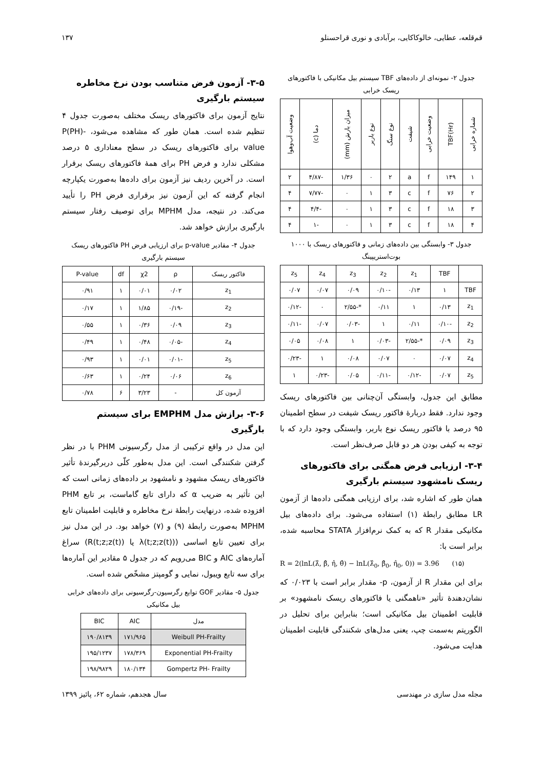قم‌قلعه، عطایی، خالوکاکایی، برآبادی و نوری قراحسنلو ۱۳۷
جدول ۲- نمونه‌ای از داده‌های TBF سیستم بیل مکانیکی با فاکتورهای ریسک خرابی
| شماره خرابی | TBF(Hr) | وضعیت خرابی | شیفت | نوع سنگ | نوع باربر | میزان بارش (mm) | دما (c) | وضعیت آب‌وهوا |
| --- | --- | --- | --- | --- | --- | --- | --- | --- |
| ۱ | ۱۴۹ | f | a | ۲ | ۰ | ۱/۳۶ | -۴/۸۷ | ۲ |
| ۲ | ۷۶ | f | c | ۳ | ۱ | ۰ | -۷/۷۷ | ۴ |
| ۳ | ۱۸ | f | c | ۳ | ۱ | ۰ | -۴/۴ | ۴ |
| ۴ | ۱۸ | f | c | ۳ | ۱ | ۰ | -۱ | ۴ |
جدول ۳- وابستگی بین داده‌های زمانی و فاکتورهای ریسک با ۱۰۰۰ بوت‌استریپینگ
| | TBF | z<sub>1</sub> | z<sub>2</sub> | z<sub>3</sub> | z<sub>4</sub> | z<sub>5</sub> |
| --- | --- | --- | --- | --- | --- | --- |
| TBF | ۱ | ۰/۱۳ | -۰/۱۰ | ۰/۰۹ | ۰/۰۷ | ۰/۰۷ |
| z<sub>1</sub> | ۰/۱۳ | ۱ | ۰/۱۱ | *-۲/۵۵ | ۰ | -۰/۱۲ |
| z<sub>2</sub> | -۰/۱۰ | ۰/۱۱ | ۱ | -۰/۰۳ | ۰/۰۷ | -۰/۱۱ |
| z<sub>3</sub> | ۰/۰۹ | *-۲/۵۵ | -۰/۰۳ | ۱ | ۰/۰۸ | ۰/۰۵ |
| z<sub>4</sub> | ۰/۰۷ | ۰ | ۰/۰۷ | ۰/۰۸ | ۱ | -۰/۲۳ |
| z<sub>5</sub> | ۰/۰۷ | -۰/۱۲ | -۰/۱۱ | ۰/۰۵ | -۰/۲۳ | ۱ |
مطابق این جدول، وابستگی آن‌چنانی بین فاکتورهای ریسک وجود ندارد. فقط دربارهٔ فاکتور ریسک شیفت در سطح اطمینان ۹۵ درصد با فاکتور ریسک نوع باربر، وابستگی وجود دارد که با توجه به کیفی بودن هر دو قابل صرف‌نظر است.
۳-۴- ارزیابی فرض همگنی برای فاکتورهای ریسک نامشهود سیستم بارگیری
همان طور که اشاره شد، برای ارزیابی همگنی داده‌ها از آزمون LR مطابق رابطهٔ (۱) استفاده می‌شود. برای داده‌های بیل مکانیکی مقدار R که به کمک نرم‌افزار STATA محاسبه شده، برابر است با:
R = 2(lnL(λ̂, β̂, η̂, θ̂) − lnL(λ̂<sub>0</sub>, β̂<sub>0</sub>, η̂<sub>0</sub>, 0)) = 3.96 (۱۵)
برای این مقدار R از آزمون، p- مقدار برابر است با ۰/۰۲۳ که نشان‌دهندهٔ تأثیر «ناهمگنی یا فاکتورهای ریسک نامشهود» بر قابلیت اطمینان بیل مکانیکی است؛ بنابراین برای تحلیل در الگوریتم به‌سمت چپ، یعنی مدل‌های شکنندگی قابلیت اطمینان هدایت می‌شود.
۳-۵- آزمون فرض متناسب بودن نرخ مخاطره سیستم بارگیری
نتایج آزمون برای فاکتورهای ریسک مختلف به‌صورت جدول ۴ تنظیم شده است. همان طور که مشاهده می‌شود، P(PH)-value برای فاکتورهای ریسک در سطح معناداری ۵ درصد مشکلی ندارد و فرض PH برای همهٔ فاکتورهای ریسک برقرار است. در آخرین ردیف نیز آزمون برای داده‌ها به‌صورت یکپارچه انجام گرفته که این آزمون نیز برقراری فرض PH را تأیید می‌کند. در نتیجه، مدل MPHM برای توصیف رفتار سیستم بارگیری برازش خواهد شد.
جدول ۴- مقادیر p-value برای ارزیابی فرض PH فاکتورهای ریسک سیستم بارگیری
| فاکتور ریسک | ρ | χ2 | df | P-value |
| --- | --- | --- | --- | --- |
| z<sub>1</sub> | ۰/۰۲ | ۰/۰۱ | ۱ | ۰/۹۱ |
| z<sub>2</sub> | -۰/۱۹ | ۱/۸۵ | ۱ | ۰/۱۷ |
| z<sub>3</sub> | ۰/۰۹ | ۰/۳۶ | ۱ | ۰/۵۵ |
| z<sub>4</sub> | -۰/۰۵ | ۰/۴۸ | ۱ | ۰/۴۹ |
| z<sub>5</sub> | -۰/۰۱ | ۰/۰۱ | ۱ | ۰/۹۳ |
| z<sub>6</sub> | ۰/۰۶ | ۰/۲۴ | ۱ | ۰/۶۳ |
| آزمون کل | - | ۳/۲۳ | ۶ | ۰/۷۸ |
۳-۶- برازش مدل EMPHM برای سیستم بارگیری
این مدل در واقع ترکیبی از مدل رگرسیونی PHM با در نظر گرفتن شکنندگی است. این مدل به‌طور کلّی دربرگیرندهٔ تأثیر فاکتورهای ریسک مشهود و نامشهود بر داده‌های زمانی است که این تأثیر به ضریب α که دارای تابع گاماست، بر تابع PHM افزوده شده، درنهایت رابطهٔ نرخ مخاطره و قابلیت اطمینان تابع MPHM به‌صورت رابطهٔ (۹) و (۷) خواهد بود. در این مدل نیز برای تعیین تابع اساسی (λ(t;z;z(t)) یا R(t;z;z(t))) سراغ آماره‌های AIC و BIC می‌رویم که در جدول ۵ مقادیر این آماره‌ها برای سه تابع ویبول، نمایی و گومپتز مشخّص شده است.
جدول ۵- مقادیر GOF توابع رگرسیون-رگرسیونی برای داده‌های خرابی بیل مکانیکی
| مدل | AIC | BIC |
| --- | --- | --- |
| Weibull PH-Frailty | ۱۷۱/۹۶۵ | ۱۹۰/۸۱۳۹ |
| Exponential PH-Frailty | ۱۷۸/۳۶۹ | ۱۹۵/۱۲۳۷ |
| Gompertz PH- Frailty | ۱۸۰/۱۳۴ | ۱۹۸/۹۸۲۹ |
مجله مدل سازی در مهندسی سال هجدهم، شماره ۶۲، پائیز ۱۳۹۹